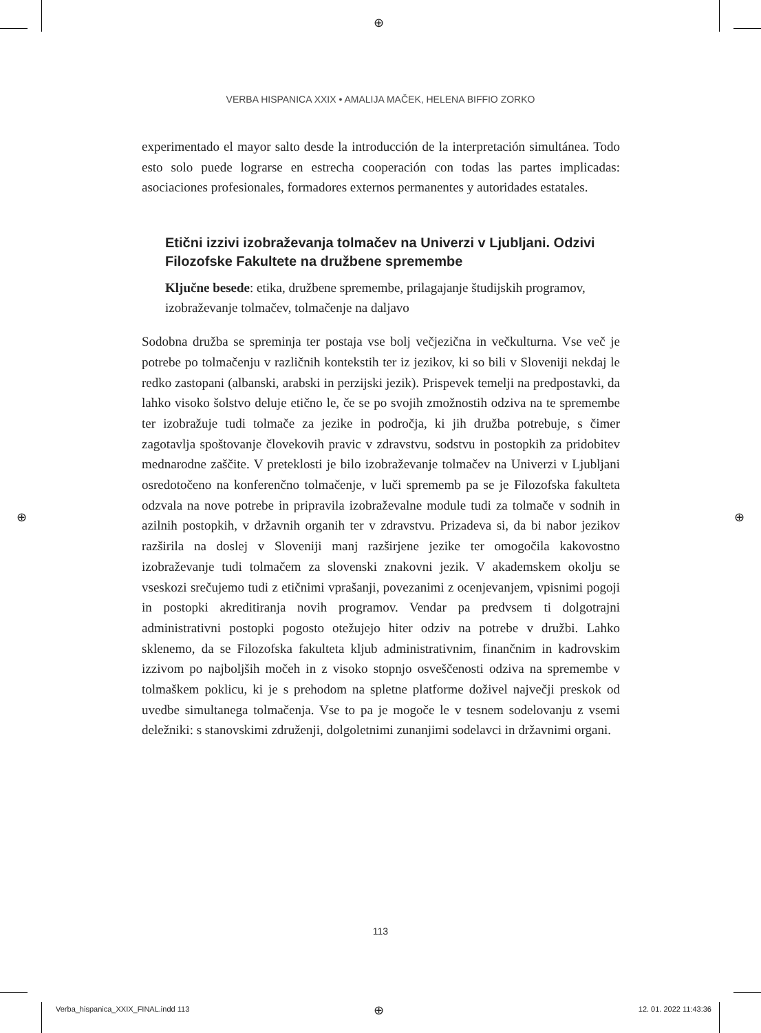⊕
VERBA HISPANICA XXIX • AMALIJA MAČEK, HELENA BIFFIO ZORKO
experimentado el mayor salto desde la introducción de la interpretación simultánea. Todo esto solo puede lograrse en estrecha cooperación con todas las partes implicadas: asociaciones profesionales, formadores externos permanentes y autoridades estatales.
Etični izzivi izobraževanja tolmačev na Univerzi v Ljubljani. Odzivi Filozofske Fakultete na družbene spremembe
Ključne besede: etika, družbene spremembe, prilagajanje študijskih programov, izobraževanje tolmačev, tolmačenje na daljavo
Sodobna družba se spreminja ter postaja vse bolj večjezična in večkulturna. Vse več je potrebe po tolmačenju v različnih kontekstih ter iz jezikov, ki so bili v Sloveniji nekdaj le redko zastopani (albanski, arabski in perzijski jezik). Prispevek temelji na predpostavki, da lahko visoko šolstvo deluje etično le, če se po svojih zmožnostih odziva na te spremembe ter izobražuje tudi tolmače za jezike in področja, ki jih družba potrebuje, s čimer zagotavlja spoštovanje človekovih pravic v zdravstvu, sodstvu in postopkih za pridobitev mednarodne zaščite. V preteklosti je bilo izobraževanje tolmačev na Univerzi v Ljubljani osredotočeno na konferenčno tolmačenje, v luči sprememb pa se je Filozofska fakulteta odzvala na nove potrebe in pripravila izobraževalne module tudi za tolmače v sodnih in azilnih postopkih, v državnih organih ter v zdravstvu. Prizadeva si, da bi nabor jezikov razširila na doslej v Sloveniji manj razširjene jezike ter omogočila kakovostno izobraževanje tudi tolmačem za slovenski znakovni jezik. V akademskem okolju se vseskozi srečujemo tudi z etičnimi vprašanji, povezanimi z ocenjevanjem, vpisnimi pogoji in postopki akreditiranja novih programov. Vendar pa predvsem ti dolgotrajni administrativni postopki pogosto otežujejo hiter odziv na potrebe v družbi. Lahko sklenemo, da se Filozofska fakulteta kljub administrativnim, finančnim in kadrovskim izzivom po najboljših močeh in z visoko stopnjo osveščenosti odziva na spremembe v tolmaškem poklicu, ki je s prehodom na spletne platforme doživel največji preskok od uvedbe simultanega tolmačenja. Vse to pa je mogoče le v tesnem sodelovanju z vsemi deležniki: s stanovskimi združenji, dolgoletnimi zunanjimi sodelavci in državnimi organi.
⊕ ⊕
113
Verba_hispanica_XXIX_FINAL.indd 113
⊕ 12. 01. 2022 11:43:36